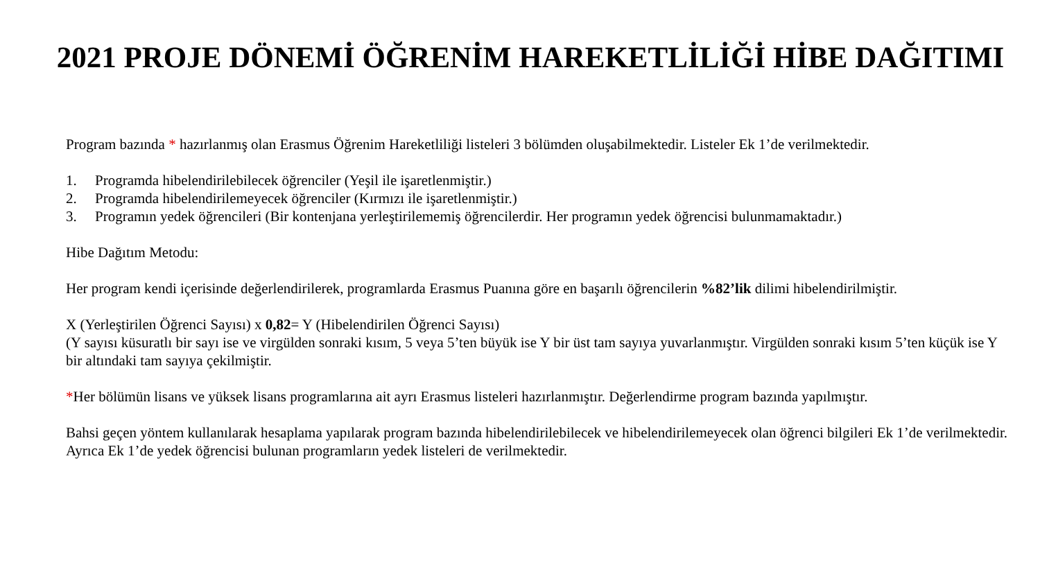2021 PROJE DÖNEMİ ÖĞRENİM HAREKETLİLİĞİ HİBE DAĞITIMI
Program bazında * hazırlanmış olan Erasmus Öğrenim Hareketliliği listeleri 3 bölümden oluşabilmektedir. Listeler Ek 1’de verilmektedir.
1. Programda hibelendirilebilecek öğrenciler (Yeşil ile işaretlenmiştir.)
2. Programda hibelendirilemeyecek öğrenciler (Kırmızı ile işaretlenmiştir.)
3. Programın yedek öğrencileri (Bir kontenjana yerleştirilememiş öğrencilerdir. Her programın yedek öğrencisi bulunmamaktadır.)
Hibe Dağıtım Metodu:
Her program kendi içerisinde değerlendirilerek, programlarda Erasmus Puanına göre en başarılı öğrencilerin %82’lik dilimi hibelendirilmiştir.
X (Yerleştirilen Öğrenci Sayısı) x 0,82= Y (Hibelendirilen Öğrenci Sayısı)
(Y sayısı küsuratlı bir sayı ise ve virgülden sonraki kısım, 5 veya 5’ten büyük ise Y bir üst tam sayıya yuvarlanmıştır. Virgülden sonraki kısım 5’ten küçük ise Y bir altındaki tam sayıya çekilmiştir.
*Her bölümün lisans ve yüksek lisans programlarına ait ayrı Erasmus listeleri hazırlanmıştır. Değerlendirme program bazında yapılmıştır.
Bahsi geçen yöntem kullanılarak hesaplama yapılarak program bazında hibelendirilebilecek ve hibelendirilemeyecek olan öğrenci bilgileri Ek 1’de verilmektedir. Ayrıca Ek 1’de yedek öğrencisi bulunan programların yedek listeleri de verilmektedir.